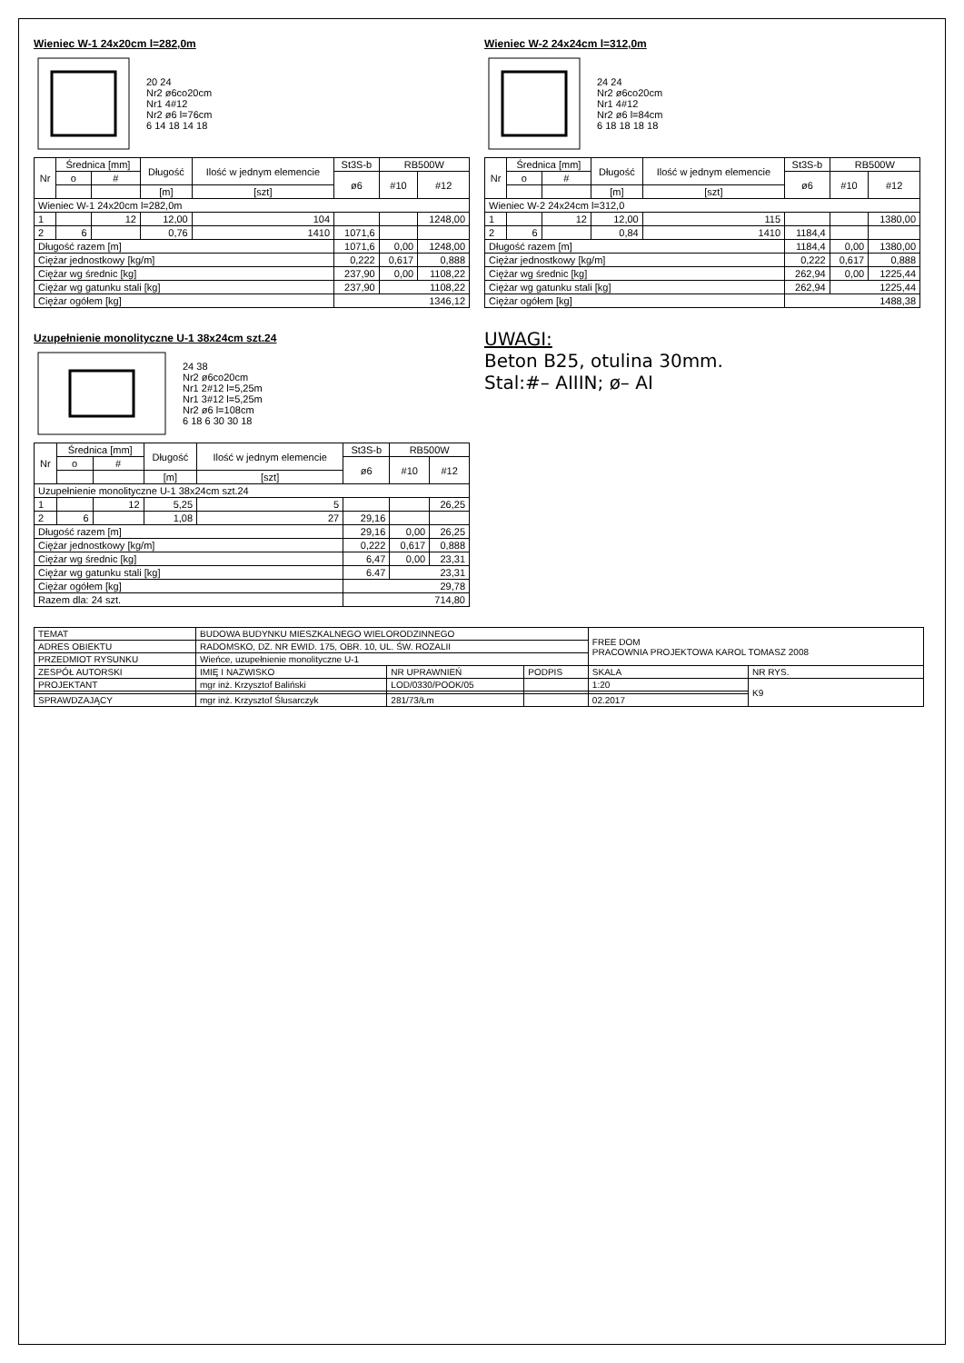Wieniec W-1 24x20cm l=282,0m
20 24
Nr2 ø6co20cm
Nr1 4#12
Nr2 ø6 l=76cm
6 14 18 14 18
| Nr | Średnica [mm] | | Długość | Ilość w jednym elemencie | St3S-b | RB500W | |
| --- | --- | --- | --- | --- | --- | --- | --- |
| | o | # | | | ø6 | #10 | #12 |
| | | | [m] | [szt] | | | |
| Wieniec W-1 24x20cm l=282,0m | | | | | | | |
| 1 | | 12 | 12,00 | 104 | | | 1248,00 |
| 2 | 6 | | 0,76 | 1410 | 1071,6 | | |
| Długość razem [m] | | | | | 1071,6 | 0,00 | 1248,00 |
| Ciężar jednostkowy [kg/m] | | | | | 0,222 | 0,617 | 0,888 |
| Ciężar wg średnic [kg] | | | | | 237,90 | 0,00 | 1108,22 |
| Ciężar wg gatunku stali [kg] | | | | | 237,90 | 1108,22 | |
| Ciężar ogółem [kg] | | | | | 1346,12 | | |
Wieniec W-2 24x24cm l=312,0m
24 24
Nr2 ø6co20cm
Nr1 4#12
Nr2 ø6 l=84cm
6 18 18 18 18
| Nr | Średnica [mm] | | Długość | Ilość w jednym elemencie | St3S-b | RB500W | |
| --- | --- | --- | --- | --- | --- | --- | --- |
| | o | # | | | ø6 | #10 | #12 |
| | | | [m] | [szt] | | | |
| Wieniec W-2 24x24cm l=312,0 | | | | | | | |
| 1 | | 12 | 12,00 | 115 | | | 1380,00 |
| 2 | 6 | | 0,84 | 1410 | 1184,4 | | |
| Długość razem [m] | | | | | 1184,4 | 0,00 | 1380,00 |
| Ciężar jednostkowy [kg/m] | | | | | 0,222 | 0,617 | 0,888 |
| Ciężar wg średnic [kg] | | | | | 262,94 | 0,00 | 1225,44 |
| Ciężar wg gatunku stali [kg] | | | | | 262,94 | 1225,44 | |
| Ciężar ogółem [kg] | | | | | 1488,38 | | |
Uzupełnienie monolityczne U-1 38x24cm szt.24
24 38
Nr2 ø6co20cm
Nr1 2#12 l=5,25m
Nr1 3#12 l=5,25m
Nr2 ø6 l=108cm
6 18 6 30 30 18
| Nr | Średnica [mm] | | Długość | Ilość w jednym elemencie | St3S-b | RB500W | |
| --- | --- | --- | --- | --- | --- | --- | --- |
| | o | # | | | ø6 | #10 | #12 |
| | | | [m] | [szt] | | | |
| Uzupełnienie monolityczne U-1 38x24cm szt.24 | | | | | | | |
| 1 | | 12 | 5,25 | 5 | | | 26,25 |
| 2 | 6 | | 1,08 | 27 | 29,16 | | |
| Długość razem [m] | | | | | 29,16 | 0,00 | 26,25 |
| Ciężar jednostkowy [kg/m] | | | | | 0,222 | 0,617 | 0,888 |
| Ciężar wg średnic [kg] | | | | | 6,47 | 0,00 | 23,31 |
| Ciężar wg gatunku stali [kg] | | | | | 6.47 | 23,31 | |
| Ciężar ogółem [kg] | | | | | 29,78 | | |
| Razem dla: 24 szt. | | | | | 714,80 | | |
UWAGI:
Beton B25, otulina 30mm.
Stal:#– AIIIN; ø– AI
| TEMAT | BUDOWA BUDYNKU MIESZKALNEGO WIELORODZINNEGO | | | FREE DOM PRACOWNIA PROJEKTOWA KAROL TOMASZ 2008 | |
| ADRES OBIEKTU | RADOMSKO, DZ. NR EWID. 175, OBR. 10, UL. ŚW. ROZALII | | | | |
| PRZEDMIOT RYSUNKU | Wieńce, uzupełnienie monolityczne U-1 | | | | |
| ZESPÓŁ AUTORSKI | IMIĘ I NAZWISKO | NR UPRAWNIEŃ | PODPIS | SKALA | NR RYS. |
| PROJEKTANT | mgr inż. Krzysztof Baliński | LOD/0330/POOK/05 | | 1:20 | K9 |
| SPRAWDZAJĄCY | mgr inż. Krzysztof Ślusarczyk | 281/73/Łm | | 02.2017 | |